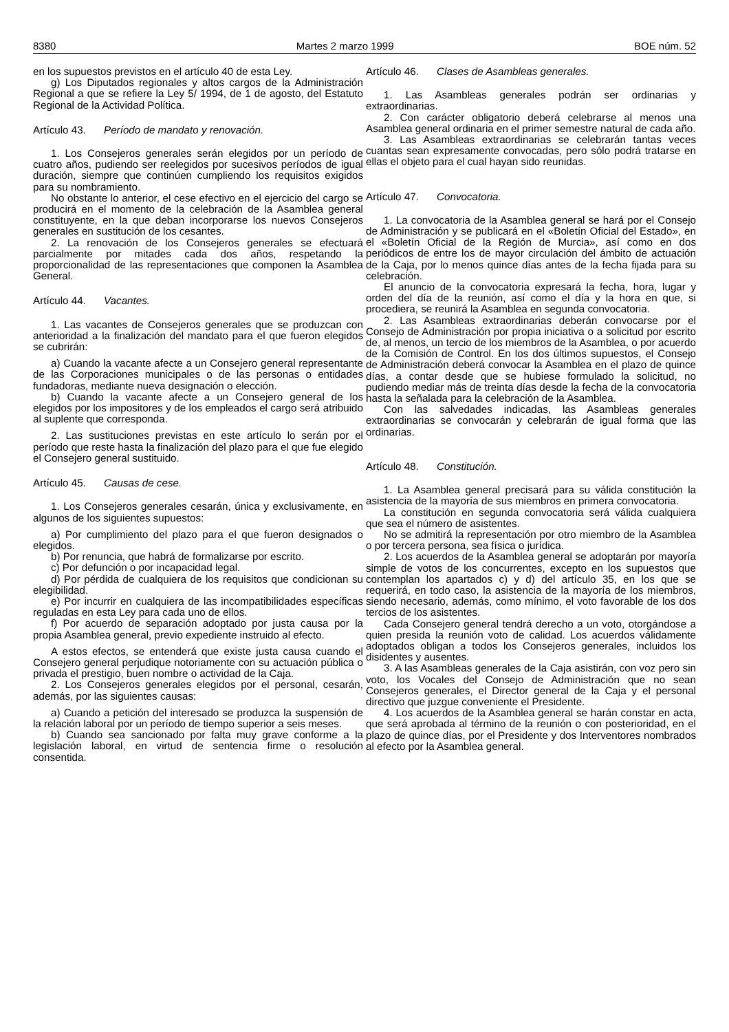8380 Martes 2 marzo 1999 BOE núm. 52
en los supuestos previstos en el artículo 40 de esta Ley.
g) Los Diputados regionales y altos cargos de la Administración Regional a que se refiere la Ley 5/ 1994, de 1 de agosto, del Estatuto Regional de la Actividad Política.
Artículo 43. Período de mandato y renovación.
1. Los Consejeros generales serán elegidos por un período de cuatro años, pudiendo ser reelegidos por sucesivos períodos de igual duración, siempre que continúen cumpliendo los requisitos exigidos para su nombramiento.
No obstante lo anterior, el cese efectivo en el ejercicio del cargo se producirá en el momento de la celebración de la Asamblea general constituyente, en la que deban incorporarse los nuevos Consejeros generales en sustitución de los cesantes.
2. La renovación de los Consejeros generales se efectuará parcialmente por mitades cada dos años, respetando la proporcionalidad de las representaciones que componen la Asamblea General.
Artículo 44. Vacantes.
1. Las vacantes de Consejeros generales que se produzcan con anterioridad a la finalización del mandato para el que fueron elegidos se cubrirán:
a) Cuando la vacante afecte a un Consejero general representante de las Corporaciones municipales o de las personas o entidades fundadoras, mediante nueva designación o elección.
b) Cuando la vacante afecte a un Consejero general de los elegidos por los impositores y de los empleados el cargo será atribuido al suplente que corresponda.
2. Las sustituciones previstas en este artículo lo serán por el período que reste hasta la finalización del plazo para el que fue elegido el Consejero general sustituido.
Artículo 45. Causas de cese.
1. Los Consejeros generales cesarán, única y exclusivamente, en algunos de los siguientes supuestos:
a) Por cumplimiento del plazo para el que fueron designados o elegidos.
b) Por renuncia, que habrá de formalizarse por escrito.
c) Por defunción o por incapacidad legal.
d) Por pérdida de cualquiera de los requisitos que condicionan su elegibilidad.
e) Por incurrir en cualquiera de las incompatibilidades específicas reguladas en esta Ley para cada uno de ellos.
f) Por acuerdo de separación adoptado por justa causa por la propia Asamblea general, previo expediente instruido al efecto.
A estos efectos, se entenderá que existe justa causa cuando el Consejero general perjudique notoriamente con su actuación pública o privada el prestigio, buen nombre o actividad de la Caja.
2. Los Consejeros generales elegidos por el personal, cesarán, además, por las siguientes causas:
a) Cuando a petición del interesado se produzca la suspensión de la relación laboral por un período de tiempo superior a seis meses.
b) Cuando sea sancionado por falta muy grave conforme a la legislación laboral, en virtud de sentencia firme o resolución consentida.
Artículo 46. Clases de Asambleas generales.
1. Las Asambleas generales podrán ser ordinarias y extraordinarias.
2. Con carácter obligatorio deberá celebrarse al menos una Asamblea general ordinaria en el primer semestre natural de cada año.
3. Las Asambleas extraordinarias se celebrarán tantas veces cuantas sean expresamente convocadas, pero sólo podrá tratarse en ellas el objeto para el cual hayan sido reunidas.
Artículo 47. Convocatoria.
1. La convocatoria de la Asamblea general se hará por el Consejo de Administración y se publicará en el «Boletín Oficial del Estado», en el «Boletín Oficial de la Región de Murcia», así como en dos periódicos de entre los de mayor circulación del ámbito de actuación de la Caja, por lo menos quince días antes de la fecha fijada para su celebración.
El anuncio de la convocatoria expresará la fecha, hora, lugar y orden del día de la reunión, así como el día y la hora en que, si procediera, se reunirá la Asamblea en segunda convocatoria.
2. Las Asambleas extraordinarias deberán convocarse por el Consejo de Administración por propia iniciativa o a solicitud por escrito de, al menos, un tercio de los miembros de la Asamblea, o por acuerdo de la Comisión de Control. En los dos últimos supuestos, el Consejo de Administración deberá convocar la Asamblea en el plazo de quince días, a contar desde que se hubiese formulado la solicitud, no pudiendo mediar más de treinta días desde la fecha de la convocatoria hasta la señalada para la celebración de la Asamblea.
Con las salvedades indicadas, las Asambleas generales extraordinarias se convocarán y celebrarán de igual forma que las ordinarias.
Artículo 48. Constitución.
1. La Asamblea general precisará para su válida constitución la asistencia de la mayoría de sus miembros en primera convocatoria.
La constitución en segunda convocatoria será válida cualquiera que sea el número de asistentes.
No se admitirá la representación por otro miembro de la Asamblea o por tercera persona, sea física o jurídica.
2. Los acuerdos de la Asamblea general se adoptarán por mayoría simple de votos de los concurrentes, excepto en los supuestos que contemplan los apartados c) y d) del artículo 35, en los que se requerirá, en todo caso, la asistencia de la mayoría de los miembros, siendo necesario, además, como mínimo, el voto favorable de los dos tercios de los asistentes.
Cada Consejero general tendrá derecho a un voto, otorgándose a quien presida la reunión voto de calidad. Los acuerdos válidamente adoptados obligan a todos los Consejeros generales, incluidos los disidentes y ausentes.
3. A las Asambleas generales de la Caja asistirán, con voz pero sin voto, los Vocales del Consejo de Administración que no sean Consejeros generales, el Director general de la Caja y el personal directivo que juzgue conveniente el Presidente.
4. Los acuerdos de la Asamblea general se harán constar en acta, que será aprobada al término de la reunión o con posterioridad, en el plazo de quince días, por el Presidente y dos Interventores nombrados al efecto por la Asamblea general.